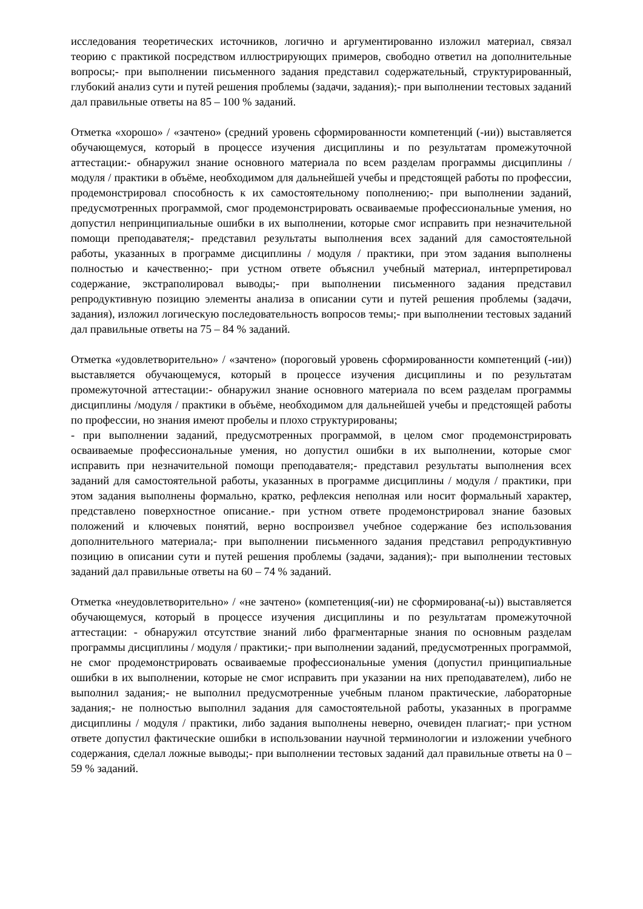исследования теоретических источников, логично и аргументированно изложил материал, связал теорию с практикой посредством иллюстрирующих примеров, свободно ответил на дополнительные вопросы;- при выполнении письменного задания представил содержательный, структурированный, глубокий анализ сути и путей решения проблемы (задачи, задания);- при выполнении тестовых заданий дал правильные ответы на 85 – 100 % заданий.
Отметка «хорошо» / «зачтено» (средний уровень сформированности компетенций (-ии)) выставляется обучающемуся, который в процессе изучения дисциплины и по результатам промежуточной аттестации:- обнаружил знание основного материала по всем разделам программы дисциплины /модуля / практики в объёме, необходимом для дальнейшей учебы и предстоящей работы по профессии, продемонстрировал способность к их самостоятельному пополнению;- при выполнении заданий, предусмотренных программой, смог продемонстрировать осваиваемые профессиональные умения, но допустил непринципиальные ошибки в их выполнении, которые смог исправить при незначительной помощи преподавателя;- представил результаты выполнения всех заданий для самостоятельной работы, указанных в программе дисциплины / модуля / практики, при этом задания выполнены полностью и качественно;- при устном ответе объяснил учебный материал, интерпретировал содержание, экстраполировал выводы;- при выполнении письменного задания представил репродуктивную позицию элементы анализа в описании сути и путей решения проблемы (задачи, задания), изложил логическую последовательность вопросов темы;- при выполнении тестовых заданий дал правильные ответы на 75 – 84 % заданий.
Отметка «удовлетворительно» / «зачтено» (пороговый уровень сформированности компетенций (-ии)) выставляется обучающемуся, который в процессе изучения дисциплины и по результатам промежуточной аттестации:- обнаружил знание основного материала по всем разделам программы дисциплины /модуля / практики в объёме, необходимом для дальнейшей учебы и предстоящей работы по профессии, но знания имеют пробелы и плохо структурированы;
- при выполнении заданий, предусмотренных программой, в целом смог продемонстрировать осваиваемые профессиональные умения, но допустил ошибки в их выполнении, которые смог исправить при незначительной помощи преподавателя;- представил результаты выполнения всех заданий для самостоятельной работы, указанных в программе дисциплины / модуля / практики, при этом задания выполнены формально, кратко, рефлексия неполная или носит формальный характер, представлено поверхностное описание.- при устном ответе продемонстрировал знание базовых положений и ключевых понятий, верно воспроизвел учебное содержание без использования дополнительного материала;- при выполнении письменного задания представил репродуктивную позицию в описании сути и путей решения проблемы (задачи, задания);- при выполнении тестовых заданий дал правильные ответы на 60 – 74 % заданий.
Отметка «неудовлетворительно» / «не зачтено» (компетенция(-ии) не сформирована(-ы)) выставляется обучающемуся, который в процессе изучения дисциплины и по результатам промежуточной аттестации: - обнаружил отсутствие знаний либо фрагментарные знания по основным разделам программы дисциплины / модуля / практики;- при выполнении заданий, предусмотренных программой, не смог продемонстрировать осваиваемые профессиональные умения (допустил принципиальные ошибки в их выполнении, которые не смог исправить при указании на них преподавателем), либо не выполнил задания;- не выполнил предусмотренные учебным планом практические, лабораторные задания;- не полностью выполнил задания для самостоятельной работы, указанных в программе дисциплины / модуля / практики, либо задания выполнены неверно, очевиден плагиат;- при устном ответе допустил фактические ошибки в использовании научной терминологии и изложении учебного содержания, сделал ложные выводы;- при выполнении тестовых заданий дал правильные ответы на 0 – 59 % заданий.